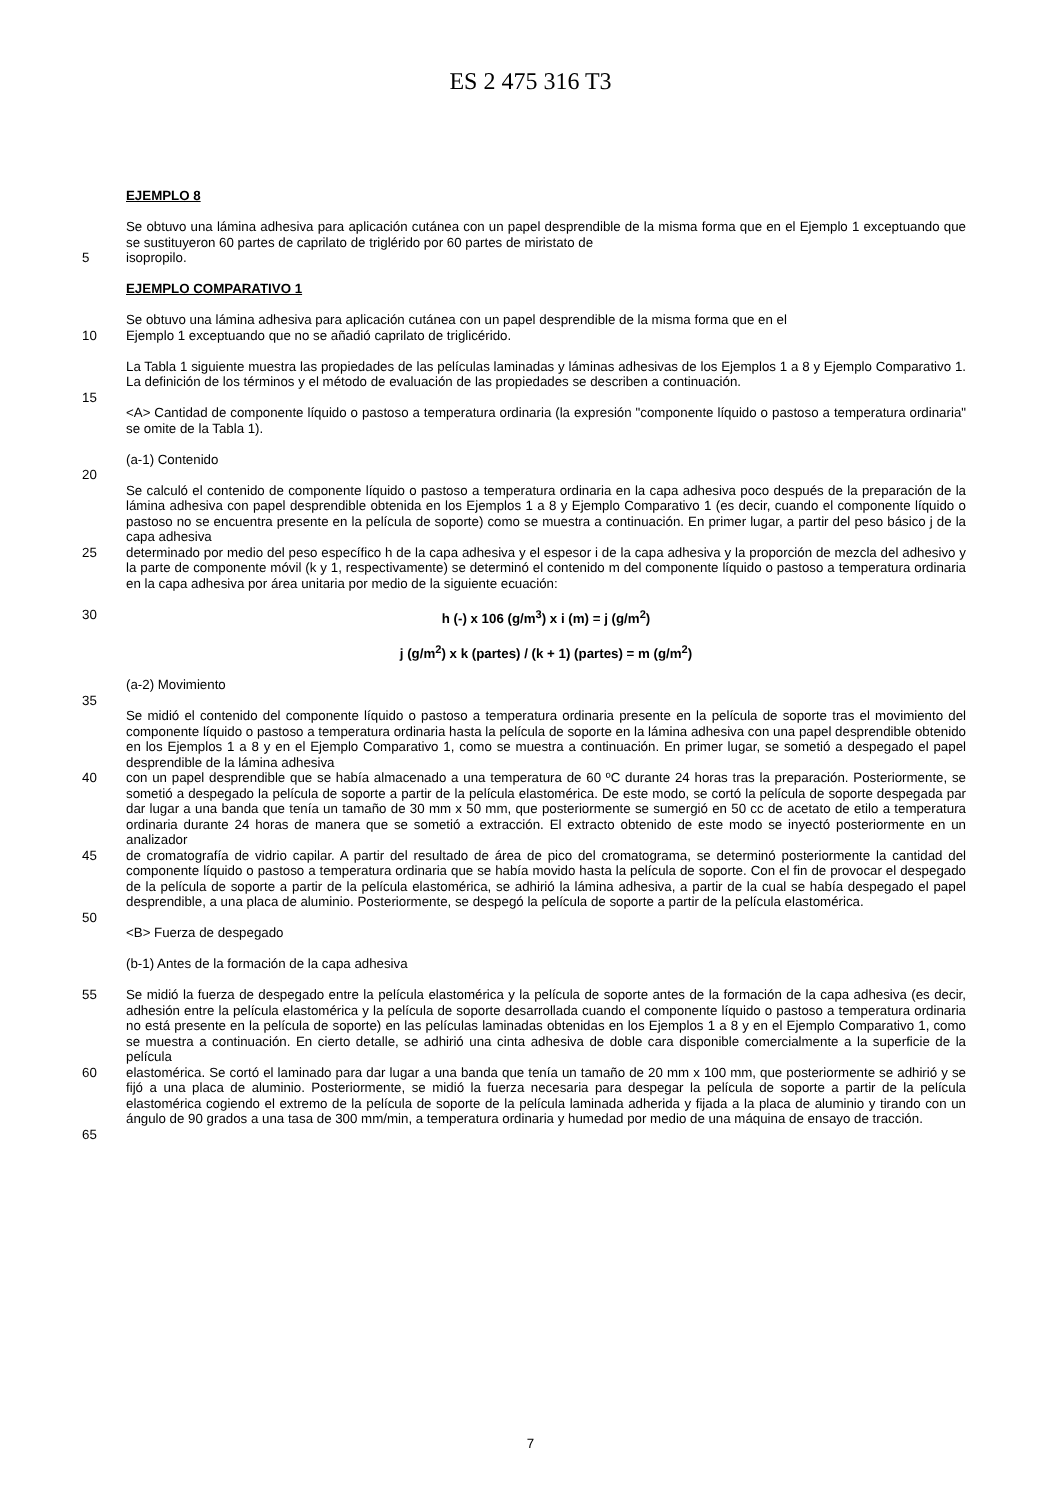ES 2 475 316 T3
EJEMPLO 8
Se obtuvo una lámina adhesiva para aplicación cutánea con un papel desprendible de la misma forma que en el Ejemplo 1 exceptuando que se sustituyeron 60 partes de caprilato de triglérido por 60 partes de miristato de
5 isopropilo.
EJEMPLO COMPARATIVO 1
Se obtuvo una lámina adhesiva para aplicación cutánea con un papel desprendible de la misma forma que en el
10 Ejemplo 1 exceptuando que no se añadió caprilato de triglicérido.
La Tabla 1 siguiente muestra las propiedades de las películas laminadas y láminas adhesivas de los Ejemplos 1 a 8 y Ejemplo Comparativo 1. La definición de los términos y el método de evaluación de las propiedades se describen a continuación.
15
<A> Cantidad de componente líquido o pastoso a temperatura ordinaria (la expresión "componente líquido o pastoso a temperatura ordinaria" se omite de la Tabla 1).
(a-1) Contenido
20
Se calculó el contenido de componente líquido o pastoso a temperatura ordinaria en la capa adhesiva poco después de la preparación de la lámina adhesiva con papel desprendible obtenida en los Ejemplos 1 a 8 y Ejemplo Comparativo 1 (es decir, cuando el componente líquido o pastoso no se encuentra presente en la película de soporte) como se muestra a continuación. En primer lugar, a partir del peso básico j de la capa adhesiva
25 determinado por medio del peso específico h de la capa adhesiva y el espesor i de la capa adhesiva y la proporción de mezcla del adhesivo y la parte de componente móvil (k y 1, respectivamente) se determinó el contenido m del componente líquido o pastoso a temperatura ordinaria en la capa adhesiva por área unitaria por medio de la siguiente ecuación:
30 h (-) x 106 (g/m<sup>3</sup>) x i (m) = j (g/m<sup>2</sup>)
j (g/m<sup>2</sup>) x k (partes) / (k + 1) (partes) = m (g/m<sup>2</sup>)
(a-2) Movimiento
35
Se midió el contenido del componente líquido o pastoso a temperatura ordinaria presente en la película de soporte tras el movimiento del componente líquido o pastoso a temperatura ordinaria hasta la película de soporte en la lámina adhesiva con una papel desprendible obtenido en los Ejemplos 1 a 8 y en el Ejemplo Comparativo 1, como se muestra a continuación. En primer lugar, se sometió a despegado el papel desprendible de la lámina adhesiva
40 con un papel desprendible que se había almacenado a una temperatura de 60 ºC durante 24 horas tras la preparación. Posteriormente, se sometió a despegado la película de soporte a partir de la película elastomérica. De este modo, se cortó la película de soporte despegada par dar lugar a una banda que tenía un tamaño de 30 mm x 50 mm, que posteriormente se sumergió en 50 cc de acetato de etilo a temperatura ordinaria durante 24 horas de manera que se sometió a extracción. El extracto obtenido de este modo se inyectó posteriormente en un analizador
45 de cromatografía de vidrio capilar. A partir del resultado de área de pico del cromatograma, se determinó posteriormente la cantidad del componente líquido o pastoso a temperatura ordinaria que se había movido hasta la película de soporte. Con el fin de provocar el despegado de la película de soporte a partir de la película elastomérica, se adhirió la lámina adhesiva, a partir de la cual se había despegado el papel desprendible, a una placa de aluminio. Posteriormente, se despegó la película de soporte a partir de la película elastomérica.
50
<B> Fuerza de despegado
(b-1) Antes de la formación de la capa adhesiva
55 Se midió la fuerza de despegado entre la película elastomérica y la película de soporte antes de la formación de la capa adhesiva (es decir, adhesión entre la película elastomérica y la película de soporte desarrollada cuando el componente líquido o pastoso a temperatura ordinaria no está presente en la película de soporte) en las películas laminadas obtenidas en los Ejemplos 1 a 8 y en el Ejemplo Comparativo 1, como se muestra a continuación. En cierto detalle, se adhirió una cinta adhesiva de doble cara disponible comercialmente a la superficie de la película
60 elastomérica. Se cortó el laminado para dar lugar a una banda que tenía un tamaño de 20 mm x 100 mm, que posteriormente se adhirió y se fijó a una placa de aluminio. Posteriormente, se midió la fuerza necesaria para despegar la película de soporte a partir de la película elastomérica cogiendo el extremo de la película de soporte de la película laminada adherida y fijada a la placa de aluminio y tirando con un ángulo de 90 grados a una tasa de 300 mm/min, a temperatura ordinaria y humedad por medio de una máquina de ensayo de tracción.
65
7